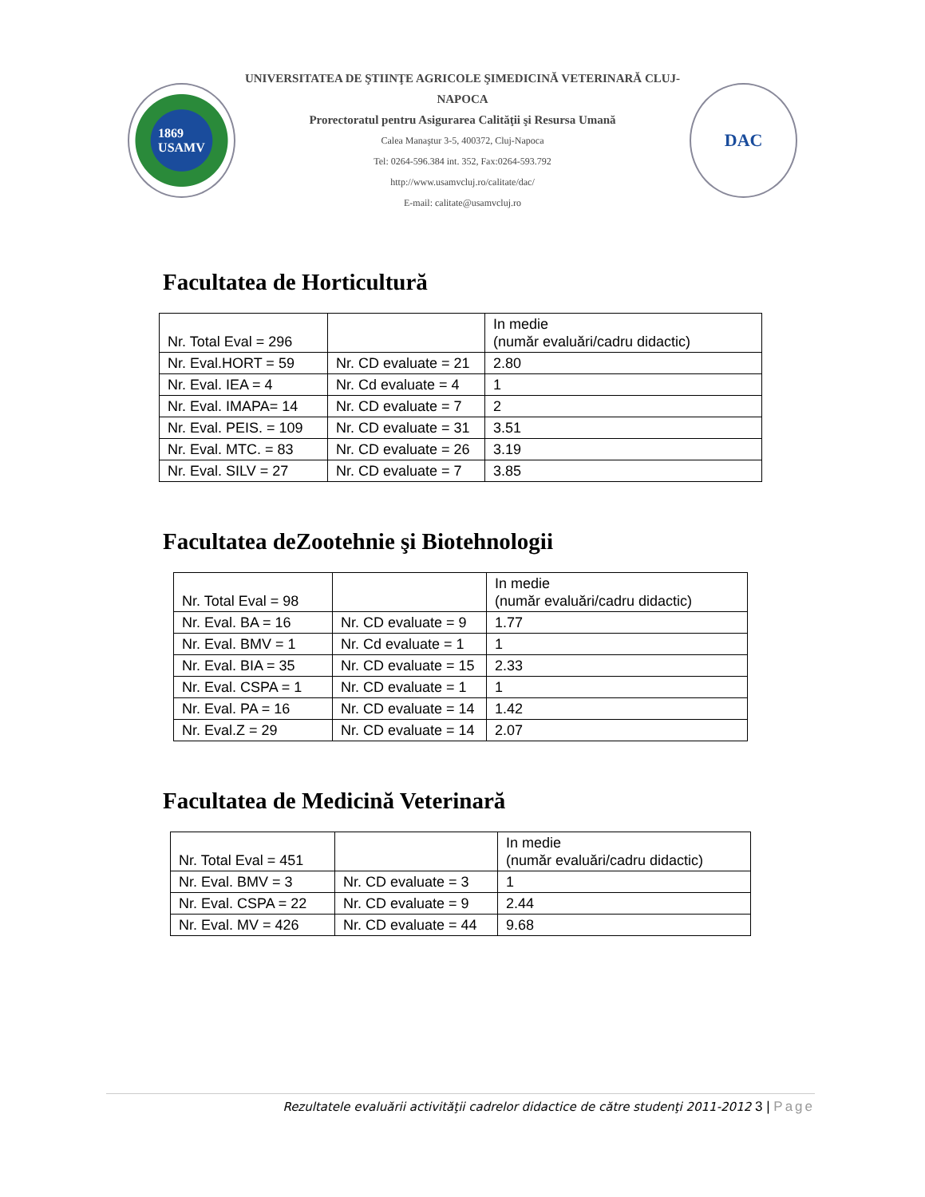1869
USAMV
UNIVERSITATEA DE ŞTIINŢE AGRICOLE ŞIMEDICINĂ VETERINARĂ CLUJ-NAPOCA
Prorectoratul pentru Asigurarea Calităţii şi Resursa Umană
Calea Manaştur 3-5, 400372, Cluj-Napoca
Tel: 0264-596.384 int. 352, Fax:0264-593.792
http://www.usamvcluj.ro/calitate/dac/
E-mail: calitate@usamvcluj.ro
DAC
Facultatea de Horticultură
| Nr. Total Eval = 296 | | In medie (număr evaluări/cadru didactic) |
| Nr. Eval.HORT = 59 | Nr. CD evaluate = 21 | 2.80 |
| Nr. Eval. IEA = 4 | Nr. Cd evaluate = 4 | 1 |
| Nr. Eval. IMAPA= 14 | Nr. CD evaluate = 7 | 2 |
| Nr. Eval. PEIS. = 109 | Nr. CD evaluate = 31 | 3.51 |
| Nr. Eval. MTC. = 83 | Nr. CD evaluate = 26 | 3.19 |
| Nr. Eval. SILV = 27 | Nr. CD evaluate = 7 | 3.85 |
Facultatea deZootehnie şi Biotehnologii
| Nr. Total Eval = 98 | | In medie (număr evaluări/cadru didactic) |
| Nr. Eval. BA = 16 | Nr. CD evaluate = 9 | 1.77 |
| Nr. Eval. BMV = 1 | Nr. Cd evaluate = 1 | 1 |
| Nr. Eval. BIA = 35 | Nr. CD evaluate = 15 | 2.33 |
| Nr. Eval. CSPA = 1 | Nr. CD evaluate = 1 | 1 |
| Nr. Eval. PA = 16 | Nr. CD evaluate = 14 | 1.42 |
| Nr. Eval.Z = 29 | Nr. CD evaluate = 14 | 2.07 |
Facultatea de Medicină Veterinară
| Nr. Total Eval = 451 | | In medie (număr evaluări/cadru didactic) |
| Nr. Eval. BMV = 3 | Nr. CD evaluate = 3 | 1 |
| Nr. Eval. CSPA = 22 | Nr. CD evaluate = 9 | 2.44 |
| Nr. Eval. MV = 426 | Nr. CD evaluate = 44 | 9.68 |
Rezultatele evaluării activităţii cadrelor didactice de către studenţi 2011-2012 3 | Page